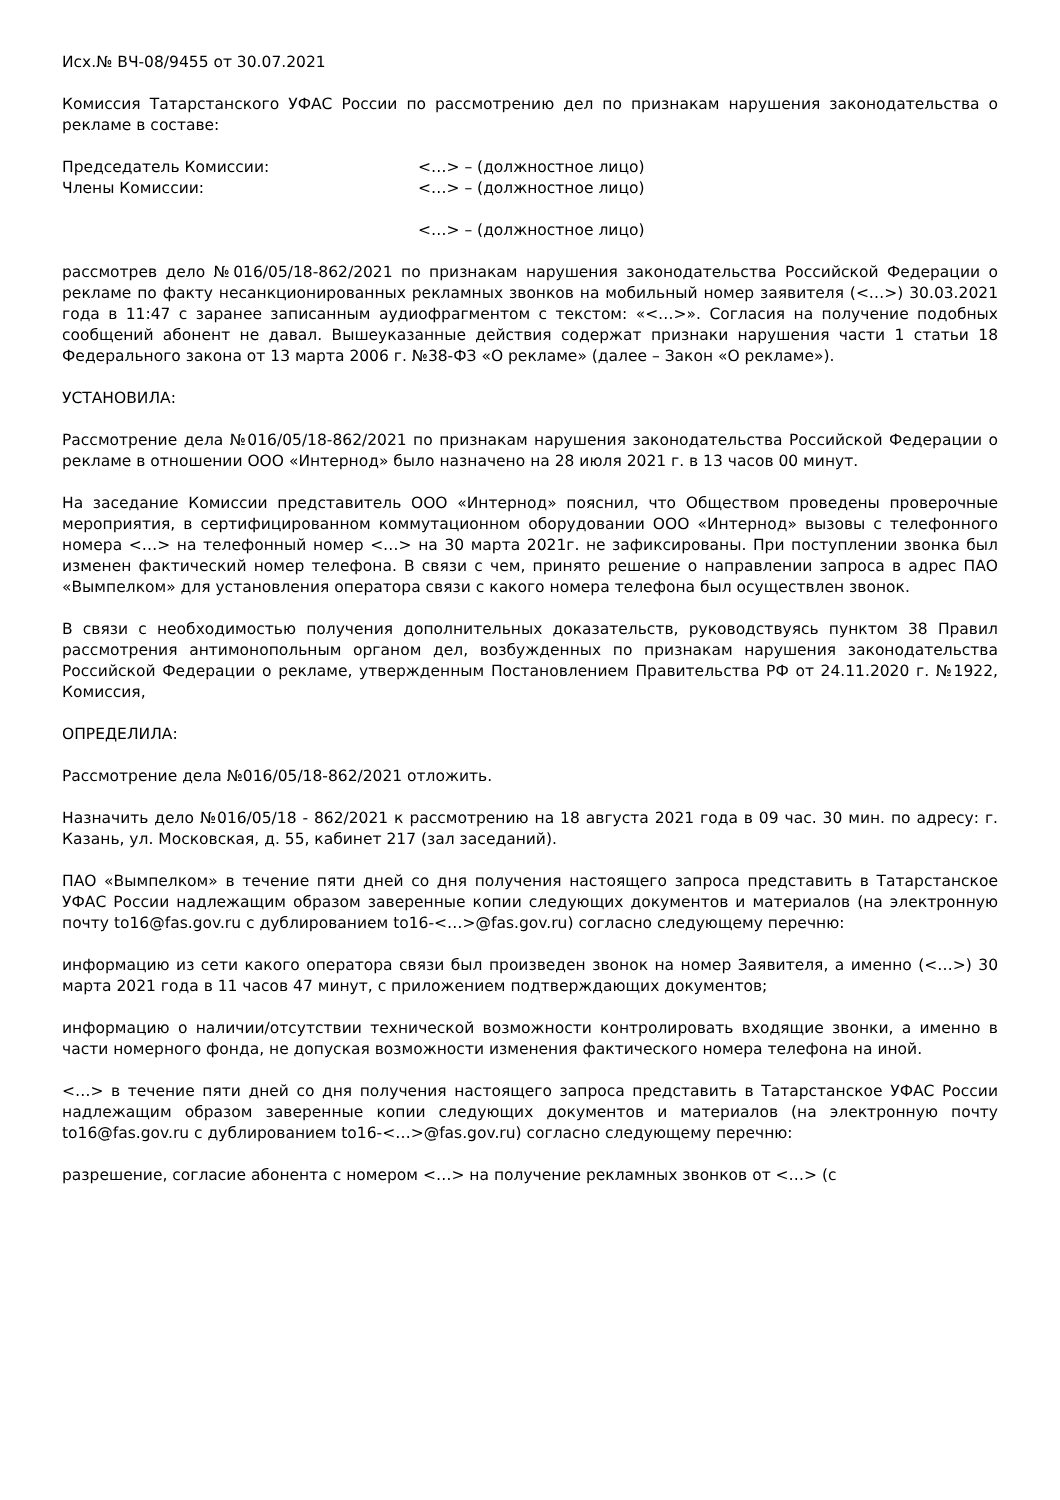Исх.№ ВЧ-08/9455 от 30.07.2021
Комиссия Татарстанского УФАС России по рассмотрению дел по признакам нарушения законодательства о рекламе в составе:
Председатель Комиссии: <…> – (должностное лицо)
Члены Комиссии: <…> – (должностное лицо)
<…> – (должностное лицо)
рассмотрев дело №016/05/18-862/2021 по признакам нарушения законодательства Российской Федерации о рекламе по факту несанкционированных рекламных звонков на мобильный номер заявителя (<…>) 30.03.2021 года в 11:47 с заранее записанным аудиофрагментом с текстом: «<…>». Согласия на получение подобных сообщений абонент не давал. Вышеуказанные действия содержат признаки нарушения части 1 статьи 18 Федерального закона от 13 марта 2006 г. №38-ФЗ «О рекламе» (далее – Закон «О рекламе»).
УСТАНОВИЛА:
Рассмотрение дела №016/05/18-862/2021 по признакам нарушения законодательства Российской Федерации о рекламе в отношении ООО «Интернод» было назначено на 28 июля 2021 г. в 13 часов 00 минут.
На заседание Комиссии представитель ООО «Интернод» пояснил, что Обществом проведены проверочные мероприятия, в сертифицированном коммутационном оборудовании ООО «Интернод» вызовы с телефонного номера <…> на телефонный номер <…> на 30 марта 2021г. не зафиксированы. При поступлении звонка был изменен фактический номер телефона. В связи с чем, принято решение о направлении запроса в адрес ПАО «Вымпелком» для установления оператора связи с какого номера телефона был осуществлен звонок.
В связи с необходимостью получения дополнительных доказательств, руководствуясь пунктом 38 Правил рассмотрения антимонопольным органом дел, возбужденных по признакам нарушения законодательства Российской Федерации о рекламе, утвержденным Постановлением Правительства РФ от 24.11.2020 г. №1922, Комиссия,
ОПРЕДЕЛИЛА:
Рассмотрение дела №016/05/18-862/2021 отложить.
Назначить дело №016/05/18 - 862/2021 к рассмотрению на 18 августа 2021 года в 09 час. 30 мин. по адресу: г. Казань, ул. Московская, д. 55, кабинет 217 (зал заседаний).
ПАО «Вымпелком» в течение пяти дней со дня получения настоящего запроса представить в Татарстанское УФАС России надлежащим образом заверенные копии следующих документов и материалов (на электронную почту to16@fas.gov.ru с дублированием to16-<…>@fas.gov.ru) согласно следующему перечню:
информацию из сети какого оператора связи был произведен звонок на номер Заявителя, а именно (<…>) 30 марта 2021 года в 11 часов 47 минут, с приложением подтверждающих документов;
информацию о наличии/отсутствии технической возможности контролировать входящие звонки, а именно в части номерного фонда, не допуская возможности изменения фактического номера телефона на иной.
<…> в течение пяти дней со дня получения настоящего запроса представить в Татарстанское УФАС России надлежащим образом заверенные копии следующих документов и материалов (на электронную почту to16@fas.gov.ru с дублированием to16-<…>@fas.gov.ru) согласно следующему перечню:
разрешение, согласие абонента с номером <…> на получение рекламных звонков от <…> (с